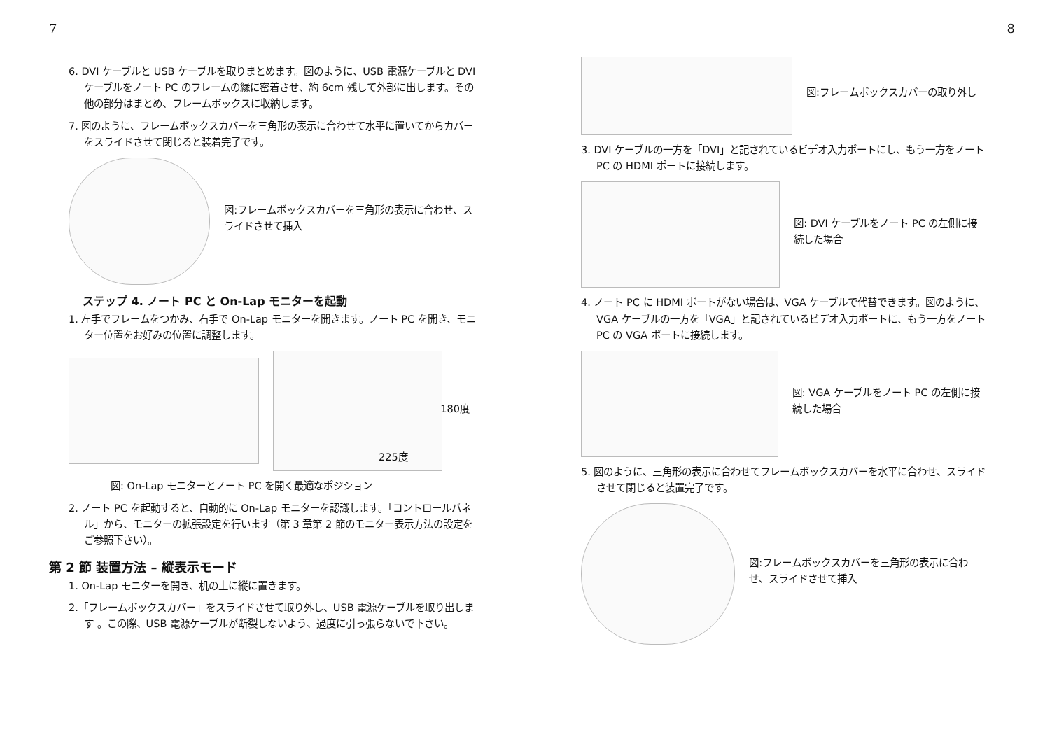7
6. DVI ケーブルと USB ケーブルを取りまとめます。図のように、USB 電源ケーブルと DVI ケーブルをノート PC のフレームの縁に密着させ、約 6cm 残して外部に出します。その他の部分はまとめ、フレームボックスに収納します。
7. 図のように、フレームボックスカバーを三角形の表示に合わせて水平に置いてからカバーをスライドさせて閉じると装着完了です。
図:フレームボックスカバーを三角形の表示に合わせ、スライドさせて挿入
ステップ 4. ノート PC と On-Lap モニターを起動
1. 左手でフレームをつかみ、右手で On-Lap モニターを開きます。ノート PC を開き、モニター位置をお好みの位置に調整します。
180度
225度
図: On-Lap モニターとノート PC を開く最適なポジション
2. ノート PC を起動すると、自動的に On-Lap モニターを認識します。「コントロールパネル」から、モニターの拡張設定を行います（第 3 章第 2 節のモニター表示方法の設定をご参照下さい）。
第 2 節 装置方法 – 縦表示モード
1. On-Lap モニターを開き、机の上に縦に置きます。
2.「フレームボックスカバー」をスライドさせて取り外し、USB 電源ケーブルを取り出します 。この際、USB 電源ケーブルが断裂しないよう、過度に引っ張らないで下さい。
8
図:フレームボックスカバーの取り外し
3. DVI ケーブルの一方を「DVI」と記されているビデオ入力ポートにし、もう一方をノート PC の HDMI ポートに接続します。
図: DVI ケーブルをノート PC の左側に接続した場合
4. ノート PC に HDMI ポートがない場合は、VGA ケーブルで代替できます。図のように、VGA ケーブルの一方を「VGA」と記されているビデオ入力ポートに、もう一方をノート PC の VGA ポートに接続します。
図: VGA ケーブルをノート PC の左側に接続した場合
5. 図のように、三角形の表示に合わせてフレームボックスカバーを水平に合わせ、スライドさせて閉じると装置完了です。
図:フレームボックスカバーを三角形の表示に合わせ、スライドさせて挿入